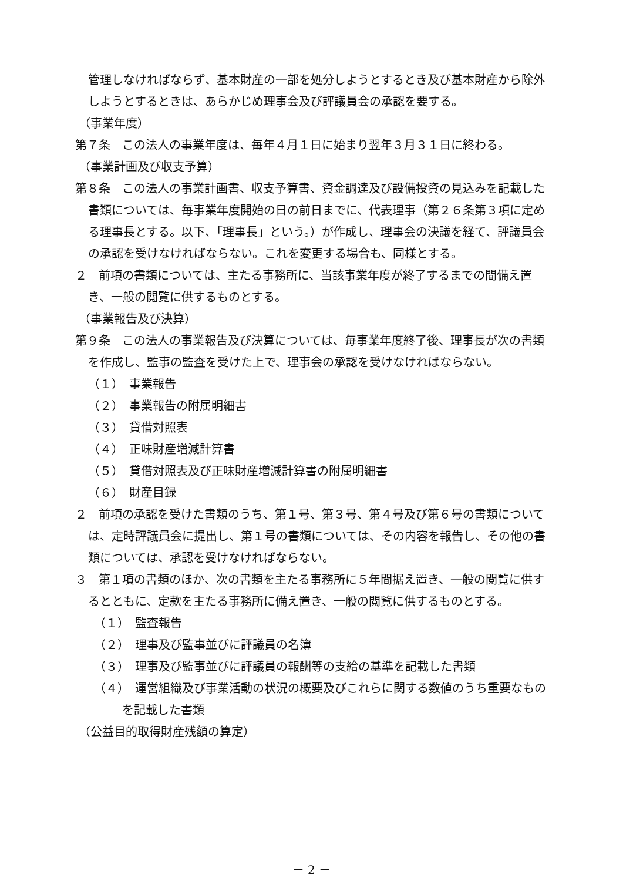管理しなければならず、基本財産の一部を処分しようとするとき及び基本財産から除外しようとするときは、あらかじめ理事会及び評議員会の承認を要する。
（事業年度）
第７条　この法人の事業年度は、毎年４月１日に始まり翌年３月３１日に終わる。
（事業計画及び収支予算）
第８条　この法人の事業計画書、収支予算書、資金調達及び設備投資の見込みを記載した書類については、毎事業年度開始の日の前日までに、代表理事（第２６条第３項に定める理事長とする。以下、「理事長」という。）が作成し、理事会の決議を経て、評議員会の承認を受けなければならない。これを変更する場合も、同様とする。
２　前項の書類については、主たる事務所に、当該事業年度が終了するまでの間備え置き、一般の閲覧に供するものとする。
（事業報告及び決算）
第９条　この法人の事業報告及び決算については、毎事業年度終了後、理事長が次の書類を作成し、監事の監査を受けた上で、理事会の承認を受けなければならない。
（１）　事業報告
（２）　事業報告の附属明細書
（３）　貸借対照表
（４）　正味財産増減計算書
（５）　貸借対照表及び正味財産増減計算書の附属明細書
（６）　財産目録
２　前項の承認を受けた書類のうち、第１号、第３号、第４号及び第６号の書類については、定時評議員会に提出し、第１号の書類については、その内容を報告し、その他の書類については、承認を受けなければならない。
３　第１項の書類のほか、次の書類を主たる事務所に５年間据え置き、一般の閲覧に供するとともに、定款を主たる事務所に備え置き、一般の閲覧に供するものとする。
（１）　監査報告
（２）　理事及び監事並びに評議員の名簿
（３）　理事及び監事並びに評議員の報酬等の支給の基準を記載した書類
（４）　運営組織及び事業活動の状況の概要及びこれらに関する数値のうち重要なものを記載した書類
（公益目的取得財産残額の算定）
－ 2 －